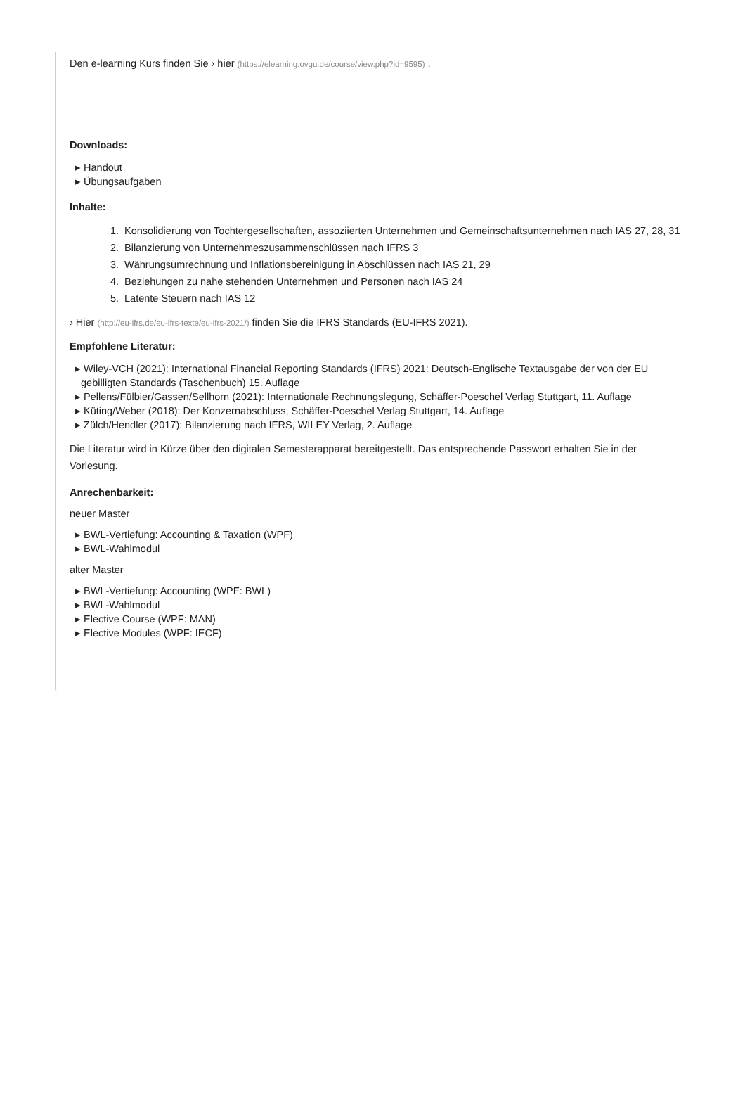Den e-learning Kurs finden Sie › hier (https://elearning.ovgu.de/course/view.php?id=9595) .
Downloads:
▸ Handout
▸ Übungsaufgaben
Inhalte:
1. Konsolidierung von Tochtergesellschaften, assoziierten Unternehmen und Gemeinschaftsunternehmen nach IAS 27, 28, 31
2. Bilanzierung von Unternehmeszusammenschlüssen nach IFRS 3
3. Währungsumrechnung und Inflationsbereinigung in Abschlüssen nach IAS 21, 29
4. Beziehungen zu nahe stehenden Unternehmen und Personen nach IAS 24
5. Latente Steuern nach IAS 12
› Hier (http://eu-ifrs.de/eu-ifrs-texte/eu-ifrs-2021/) finden Sie die IFRS Standards (EU-IFRS 2021).
Empfohlene Literatur:
▸ Wiley-VCH (2021): International Financial Reporting Standards (IFRS) 2021: Deutsch-Englische Textausgabe der von der EU
gebilligten Standards (Taschenbuch) 15. Auflage
▸ Pellens/Fülbier/Gassen/Sellhorn (2021): Internationale Rechnungslegung, Schäffer-Poeschel Verlag Stuttgart, 11. Auflage
▸ Küting/Weber (2018): Der Konzernabschluss, Schäffer-Poeschel Verlag Stuttgart, 14. Auflage
▸ Zülch/Hendler (2017): Bilanzierung nach IFRS, WILEY Verlag, 2. Auflage
Die Literatur wird in Kürze über den digitalen Semesterapparat bereitgestellt. Das entsprechende Passwort erhalten Sie in der
Vorlesung.
Anrechenbarkeit:
neuer Master
▸ BWL-Vertiefung: Accounting & Taxation (WPF)
▸ BWL-Wahlmodul
alter Master
▸ BWL-Vertiefung: Accounting (WPF: BWL)
▸ BWL-Wahlmodul
▸ Elective Course (WPF: MAN)
▸ Elective Modules (WPF: IECF)